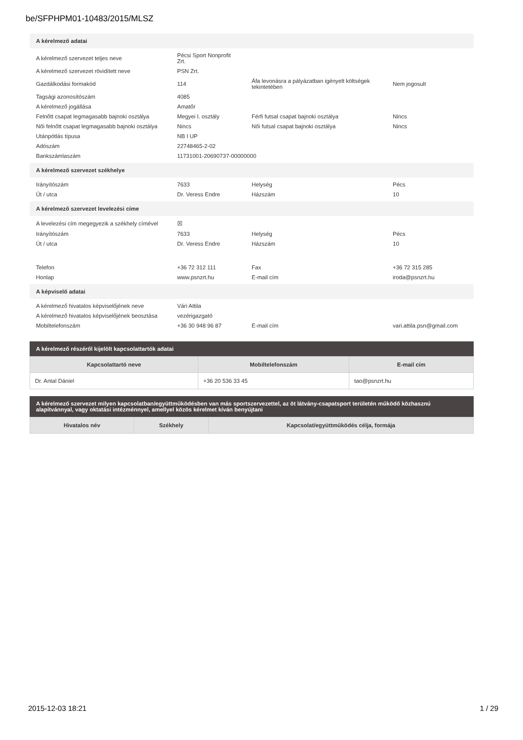be/SFPHPM01-10483/2015/MLSZ
A kérelmező adatai
| A kérelmező szervezet teljes neve | Pécsi Sport Nonprofit Zrt. | | |
| A kérelmező szervezet rövidített neve | PSN Zrt. | | |
| Gazdálkodási formakód | 114 | Áfa levonásra a pályázatban igényelt költségek tekintetében | Nem jogosult |
| Tagsági azonosítószám | 4085 | | |
| A kérelmező jogállása | Amatőr | | |
| Felnőtt csapat legmagasabb bajnoki osztálya | Megyei I. osztály | Férfi futsal csapat bajnoki osztálya | Nincs |
| Női felnőtt csapat legmagasabb bajnoki osztálya | Nincs | Női futsal csapat bajnoki osztálya | Nincs |
| Utánpótlás típusa | NB I UP | | |
| Adószám | 22748465-2-02 | | |
| Bankszámlaszám | 11731001-20690737-00000000 | | |
A kérelmező szervezet székhelye
| Irányítószám | 7633 | Helység | Pécs |
| Út / utca | Dr. Veress Endre | Házszám | 10 |
A kérelmező szervezet levelezési címe
| A levelezési cím megegyezik a székhely címével | ☒ | | |
| Irányítószám | 7633 | Helység | Pécs |
| Út / utca | Dr. Veress Endre | Házszám | 10 |
| Telefon | +36 72 312 111 | Fax | +36 72 315 285 |
| Honlap | www.psnzrt.hu | E-mail cím | iroda@psnzrt.hu |
A képviselő adatai
| A kérelmező hivatalos képviselőjének neve | Vári Attila | | |
| A kérelmező hivatalos képviselőjének beosztása | vezérigazgató | | |
| Mobiltelefonszám | +36 30 948 96 87 | E-mail cím | vari.attila.psn@gmail.com |
A kérelmező részéről kijelölt kapcsolattartók adatai
| Kapcsolattartó neve | Mobiltelefonszám | E-mail cím |
| --- | --- | --- |
| Dr. Antal Dániel | +36 20 536 33 45 | tao@psnzrt.hu |
A kérelmező szervezet milyen kapcsolatban/együttműködésben van más sportszervezettel, az öt látvány-csapatsport területén működő közhasznú alapítvánnyal, vagy oktatási intézménnyel, amellyel közös kérelmet kíván benyújtani
| Hivatalos név | Székhely | Kapcsolat/együttműködés célja, formája |
| --- | --- | --- |
2015-12-03 18:21 1 / 29